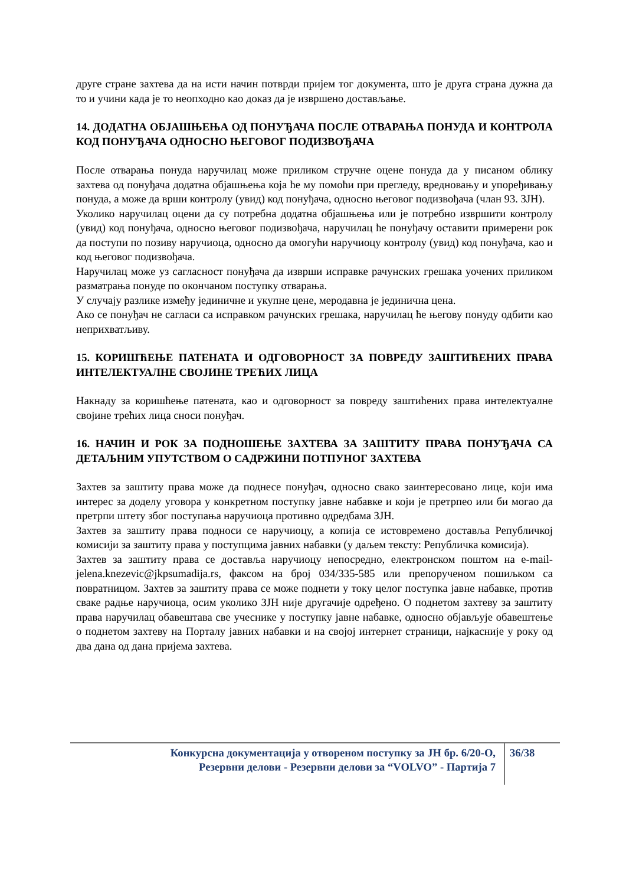друге стране захтева да на исти начин потврди пријем тог документа, што је друга страна дужна да то и учини када је то неопходно као доказ да је извршено достављање.
14. ДОДАТНА ОБЈАШЊЕЊА ОД ПОНУЂАЧА ПОСЛЕ ОТВАРАЊА ПОНУДА И КОНТРОЛА КОД ПОНУЂАЧА ОДНОСНО ЊЕГОВОГ ПОДИЗВОЂАЧА
После отварања понуда наручилац може приликом стручне оцене понуда да у писаном облику захтева од понуђача додатна објашњења која ће му помоћи при прегледу, вредновању и упоређивању понуда, а може да врши контролу (увид) код понуђача, односно његовог подизвођача (члан 93. ЗЈН).
Уколико наручилац оцени да су потребна додатна објашњења или је потребно извршити контролу (увид) код понуђача, односно његовог подизвођача, наручилац ће понуђачу оставити примерени рок да поступи по позиву наручиоца, односно да омогући наручиоцу контролу (увид) код понуђача, као и код његовог подизвођача.
Наручилац може уз сагласност понуђача да изврши исправке рачунских грешака уочених приликом разматрања понуде по окончаном поступку отварања.
У случају разлике између јединичне и укупне цене, меродавна је јединична цена.
Ако се понуђач не сагласи са исправком рачунских грешака, наручилац ће његову понуду одбити као неприхватљиву.
15. КОРИШЋЕЊЕ ПАТЕНАТА И ОДГОВОРНОСТ ЗА ПОВРЕДУ ЗАШТИЋЕНИХ ПРАВА ИНТЕЛЕКТУАЛНЕ СВОЈИНЕ ТРЕЋИХ ЛИЦА
Накнаду за коришћење патената, као и одговорност за повреду заштићених права интелектуалне својине трећих лица сноси понуђач.
16. НАЧИН И РОК ЗА ПОДНОШЕЊЕ ЗАХТЕВА ЗА ЗАШТИТУ ПРАВА ПОНУЂАЧА СА ДЕТАЉНИМ УПУТСТВОМ О САДРЖИНИ ПОТПУНОГ ЗАХТЕВА
Захтев за заштиту права може да поднесе понуђач, односно свако заинтересовано лице, који има интерес за доделу уговора у конкретном поступку јавне набавке и који је претрпео или би могао да претрпи штету због поступања наручиоца противно одредбама ЗЈН.
Захтев за заштиту права подноси се наручиоцу, а копија се истовремено доставља Републичкој комисији за заштиту права у поступцима јавних набавки (у даљем тексту: Републичка комисија).
Захтев за заштиту права се доставља наручиоцу непосредно, електронском поштом на e-mail- jelena.knezevic@jkpsumadija.rs, факсом на број 034/335-585 или препорученом пошиљком са повратницом. Захтев за заштиту права се може поднети у току целог поступка јавне набавке, против сваке радње наручиоца, осим уколико ЗЈН није другачије одређено. О поднетом захтеву за заштиту права наручилац обавештава све учеснике у поступку јавне набавке, односно објављује обавештење о поднетом захтеву на Порталу јавних набавки и на својој интернет страници, најкасније у року од два дана од дана пријема захтева.
Конкурсна документација у отвореном поступку за ЈН бр. 6/20-О,
Резервни делови - Резервни делови за “VOLVO” - Партија 7
36/38